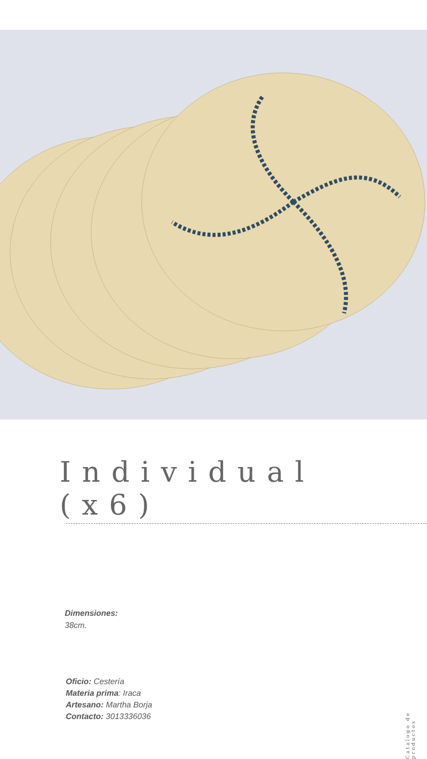Individual (x6)
Dimensiones:
38cm.
Oficio: Cestería
Materia prima: Iraca
Artesano: Martha Borja
Contacto: 3013336036
Catalogo de productos